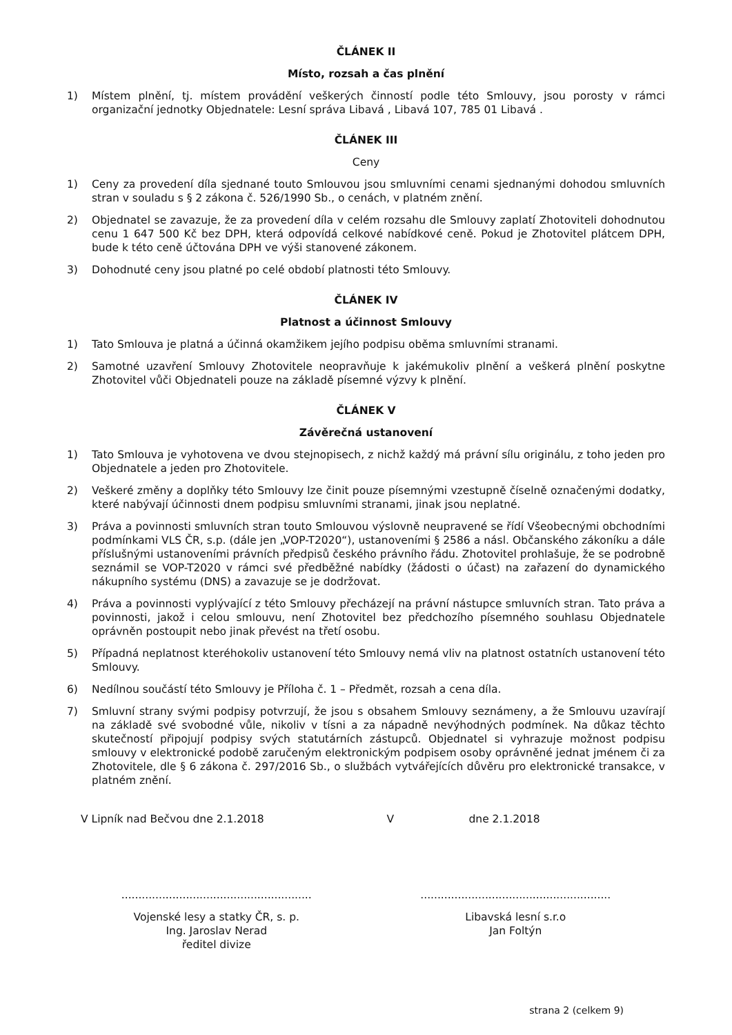ČLÁNEK II
Místo, rozsah a čas plnění
1) Místem plnění, tj. místem provádění veškerých činností podle této Smlouvy, jsou porosty v rámci organizační jednotky Objednatele: Lesní správa Libavá , Libavá 107, 785 01 Libavá .
ČLÁNEK III
Ceny
1) Ceny za provedení díla sjednané touto Smlouvou jsou smluvními cenami sjednanými dohodou smluvních stran v souladu s § 2 zákona č. 526/1990 Sb., o cenách, v platném znění.
2) Objednatel se zavazuje, že za provedení díla v celém rozsahu dle Smlouvy zaplatí Zhotoviteli dohodnutou cenu 1 647 500 Kč bez DPH, která odpovídá celkové nabídkové ceně. Pokud je Zhotovitel plátcem DPH, bude k této ceně účtována DPH ve výši stanovené zákonem.
3) Dohodnuté ceny jsou platné po celé období platnosti této Smlouvy.
ČLÁNEK IV
Platnost a účinnost Smlouvy
1) Tato Smlouva je platná a účinná okamžikem jejího podpisu oběma smluvními stranami.
2) Samotné uzavření Smlouvy Zhotovitele neopravňuje k jakémukoliv plnění a veškerá plnění poskytne Zhotovitel vůči Objednateli pouze na základě písemné výzvy k plnění.
ČLÁNEK V
Závěrečná ustanovení
1) Tato Smlouva je vyhotovena ve dvou stejnopisech, z nichž každý má právní sílu originálu, z toho jeden pro Objednatele a jeden pro Zhotovitele.
2) Veškeré změny a doplňky této Smlouvy lze činit pouze písemnými vzestupně číselně označenými dodatky, které nabývají účinnosti dnem podpisu smluvními stranami, jinak jsou neplatné.
3) Práva a povinnosti smluvních stran touto Smlouvou výslovně neupravené se řídí Všeobecnými obchodními podmínkami VLS ČR, s.p. (dále jen „VOP-T2020“), ustanoveními § 2586 a násl. Občanského zákoníku a dále příslušnými ustanoveními právních předpisů českého právního řádu. Zhotovitel prohlašuje, že se podrobně seznámil se VOP-T2020 v rámci své předběžné nabídky (žádosti o účast) na zařazení do dynamického nákupního systému (DNS) a zavazuje se je dodržovat.
4) Práva a povinnosti vyplývající z této Smlouvy přecházejí na právní nástupce smluvních stran. Tato práva a povinnosti, jakož i celou smlouvu, není Zhotovitel bez předchozího písemného souhlasu Objednatele oprávněn postoupit nebo jinak převést na třetí osobu.
5) Případná neplatnost kteréhokoliv ustanovení této Smlouvy nemá vliv na platnost ostatních ustanovení této Smlouvy.
6) Nedílnou součástí této Smlouvy je Příloha č. 1 – Předmět, rozsah a cena díla.
7) Smluvní strany svými podpisy potvrzují, že jsou s obsahem Smlouvy seznámeny, a že Smlouvu uzavírají na základě své svobodné vůle, nikoliv v tísni a za nápadně nevýhodných podmínek. Na důkaz těchto skutečností připojují podpisy svých statutárních zástupců. Objednatel si vyhrazuje možnost podpisu smlouvy v elektronické podobě zaručeným elektronickým podpisem osoby oprávněné jednat jménem či za Zhotovitele, dle § 6 zákona č. 297/2016 Sb., o službách vytvářejících důvěru pro elektronické transakce, v platném znění.
V Lipník nad Bečvou dne 2.1.2018
V dne 2.1.2018
........................................................
........................................................
Vojenské lesy a statky ČR, s. p.
Ing. Jaroslav Nerad
ředitel divize
Libavská lesní s.r.o
Jan Foltýn
strana 2 (celkem 9)